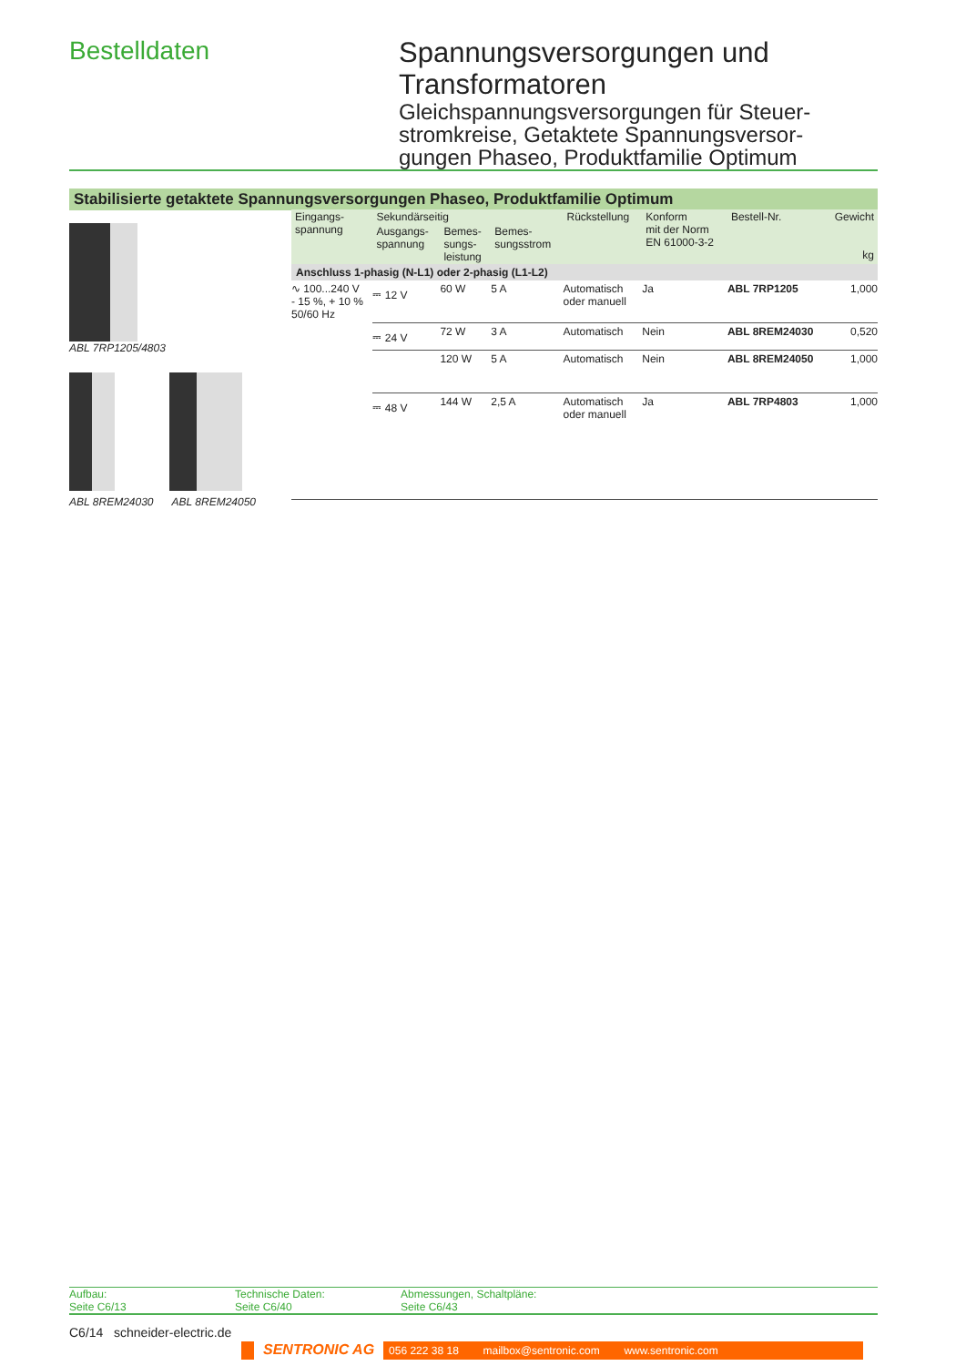Bestelldaten
Spannungsversorgungen und
Transformatoren
Gleichspannungsversorgungen für Steuer-
stromkreise, Getaktete Spannungsversor-
gungen Phaseo, Produktfamilie Optimum
Stabilisierte getaktete Spannungsversorgungen Phaseo, Produktfamilie Optimum
ABL 7RP1205/4803
ABL 8REM24030 ABL 8REM24050
| Eingangs- spannung | Sekundärseitig | | | Rückstellung | Konform mit der Norm EN 61000-3-2 | Bestell-Nr. | Gewicht kg |
| --- | --- | --- | --- | --- | --- | --- | --- |
| | Ausgangs- spannung | Bemes- sungs- leistung | Bemes- sungsstrom | | | | |
| Anschluss 1-phasig (N-L1) oder 2-phasig (L1-L2) | | | | | | | |
| ∿ 100...240 V - 15 %, + 10 % 50/60 Hz | ⎓ 12 V | 60 W | 5 A | Automatisch oder manuell | Ja | ABL 7RP1205 | 1,000 |
| | ⎓ 24 V | 72 W | 3 A | Automatisch | Nein | ABL 8REM24030 | 0,520 |
| | | 120 W | 5 A | Automatisch | Nein | ABL 8REM24050 | 1,000 |
| | ⎓ 48 V | 144 W | 2,5 A | Automatisch oder manuell | Ja | ABL 7RP4803 | 1,000 |
Aufbau:
Seite C6/13
Technische Daten:
Seite C6/40
Abmessungen, Schaltpläne:
Seite C6/43
C6/14 schneider-electric.de
SENTRONIC AG 056 222 38 18 mailbox@sentronic.com www.sentronic.com